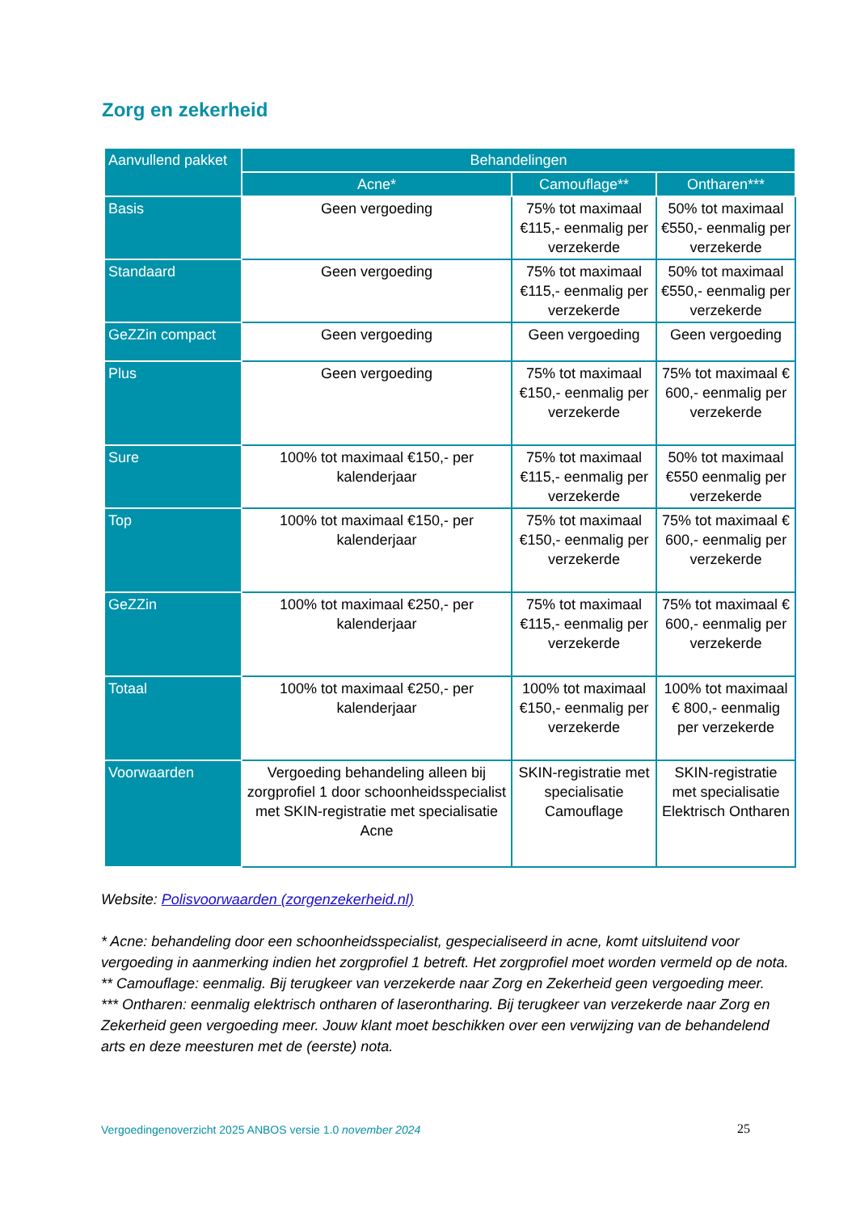Zorg en zekerheid
| Aanvullend pakket | Behandelingen | | |
| --- | --- | --- | --- |
| | Acne* | Camouflage** | Ontharen*** |
| Basis | Geen vergoeding | 75% tot maximaal €115,- eenmalig per verzekerde | 50% tot maximaal €550,- eenmalig per verzekerde |
| Standaard | Geen vergoeding | 75% tot maximaal €115,- eenmalig per verzekerde | 50% tot maximaal €550,- eenmalig per verzekerde |
| GeZZin compact | Geen vergoeding | Geen vergoeding | Geen vergoeding |
| Plus | Geen vergoeding | 75% tot maximaal €150,- eenmalig per verzekerde | 75% tot maximaal € 600,- eenmalig per verzekerde |
| Sure | 100% tot maximaal €150,- per kalenderjaar | 75% tot maximaal €115,- eenmalig per verzekerde | 50% tot maximaal €550 eenmalig per verzekerde |
| Top | 100% tot maximaal €150,- per kalenderjaar | 75% tot maximaal €150,- eenmalig per verzekerde | 75% tot maximaal € 600,- eenmalig per verzekerde |
| GeZZin | 100% tot maximaal €250,- per kalenderjaar | 75% tot maximaal €115,- eenmalig per verzekerde | 75% tot maximaal € 600,- eenmalig per verzekerde |
| Totaal | 100% tot maximaal €250,- per kalenderjaar | 100% tot maximaal €150,- eenmalig per verzekerde | 100% tot maximaal € 800,- eenmalig per verzekerde |
| Voorwaarden | Vergoeding behandeling alleen bij zorgprofiel 1 door schoonheidsspecialist met SKIN-registratie met specialisatie Acne | SKIN-registratie met specialisatie Camouflage | SKIN-registratie met specialisatie Elektrisch Ontharen |
Website: Polisvoorwaarden (zorgenzekerheid.nl)
* Acne: behandeling door een schoonheidsspecialist, gespecialiseerd in acne, komt uitsluitend voor vergoeding in aanmerking indien het zorgprofiel 1 betreft. Het zorgprofiel moet worden vermeld op de nota.
** Camouflage: eenmalig. Bij terugkeer van verzekerde naar Zorg en Zekerheid geen vergoeding meer.
*** Ontharen: eenmalig elektrisch ontharen of laserontharing. Bij terugkeer van verzekerde naar Zorg en Zekerheid geen vergoeding meer. Jouw klant moet beschikken over een verwijzing van de behandelend arts en deze meesturen met de (eerste) nota.
Vergoedingenoverzicht 2025 ANBOS versie 1.0 november 2024 25